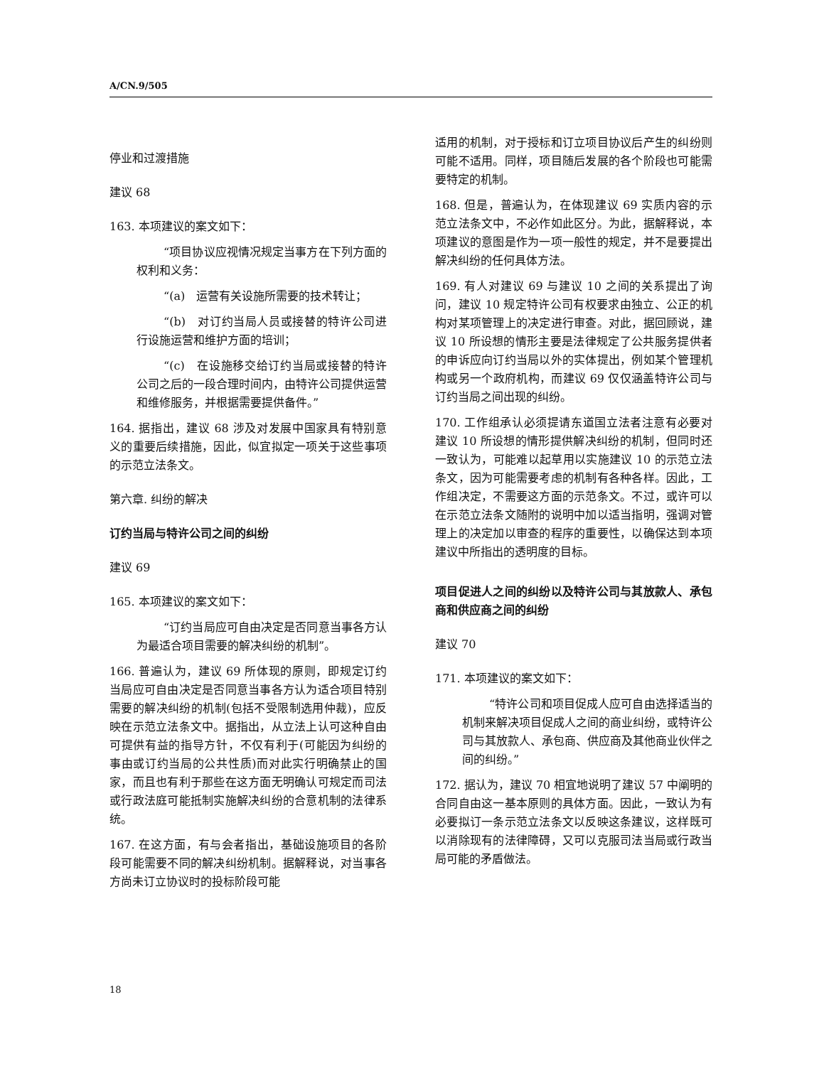A/CN.9/505
停业和过渡措施
建议 68
163. 本项建议的案文如下：
“项目协议应视情况规定当事方在下列方面的权利和义务：
“(a)　运营有关设施所需要的技术转让；
“(b)　对订约当局人员或接替的特许公司进行设施运营和维护方面的培训；
“(c)　在设施移交给订约当局或接替的特许公司之后的一段合理时间内，由特许公司提供运营和维修服务，并根据需要提供备件。”
164. 据指出，建议 68 涉及对发展中国家具有特别意义的重要后续措施，因此，似宜拟定一项关于这些事项的示范立法条文。
第六章. 纠纷的解决
订约当局与特许公司之间的纠纷
建议 69
165. 本项建议的案文如下：
“订约当局应可自由决定是否同意当事各方认为最适合项目需要的解决纠纷的机制”。
166. 普遍认为，建议 69 所体现的原则，即规定订约当局应可自由决定是否同意当事各方认为适合项目特别需要的解决纠纷的机制(包括不受限制选用仲裁)，应反映在示范立法条文中。据指出，从立法上认可这种自由可提供有益的指导方针，不仅有利于(可能因为纠纷的事由或订约当局的公共性质)而对此实行明确禁止的国家，而且也有利于那些在这方面无明确认可规定而司法或行政法庭可能抵制实施解决纠纷的合意机制的法律系统。
167. 在这方面，有与会者指出，基础设施项目的各阶段可能需要不同的解决纠纷机制。据解释说，对当事各方尚未订立协议时的投标阶段可能
适用的机制，对于授标和订立项目协议后产生的纠纷则可能不适用。同样，项目随后发展的各个阶段也可能需要特定的机制。
168. 但是，普遍认为，在体现建议 69 实质内容的示范立法条文中，不必作如此区分。为此，据解释说，本项建议的意图是作为一项一般性的规定，并不是要提出解决纠纷的任何具体方法。
169. 有人对建议 69 与建议 10 之间的关系提出了询问，建议 10 规定特许公司有权要求由独立、公正的机构对某项管理上的决定进行审查。对此，据回顾说，建议 10 所设想的情形主要是法律规定了公共服务提供者的申诉应向订约当局以外的实体提出，例如某个管理机构或另一个政府机构，而建议 69 仅仅涵盖特许公司与订约当局之间出现的纠纷。
170. 工作组承认必须提请东道国立法者注意有必要对建议 10 所设想的情形提供解决纠纷的机制，但同时还一致认为，可能难以起草用以实施建议 10 的示范立法条文，因为可能需要考虑的机制有各种各样。因此，工作组决定，不需要这方面的示范条文。不过，或许可以在示范立法条文随附的说明中加以适当指明，强调对管理上的决定加以审查的程序的重要性，以确保达到本项建议中所指出的透明度的目标。
项目促进人之间的纠纷以及特许公司与其放款人、承包商和供应商之间的纠纷
建议 70
171. 本项建议的案文如下：
“特许公司和项目促成人应可自由选择适当的机制来解决项目促成人之间的商业纠纷，或特许公司与其放款人、承包商、供应商及其他商业伙伴之间的纠纷。”
172. 据认为，建议 70 相宜地说明了建议 57 中阐明的合同自由这一基本原则的具体方面。因此，一致认为有必要拟订一条示范立法条文以反映这条建议，这样既可以消除现有的法律障碍，又可以克服司法当局或行政当局可能的矛盾做法。
18